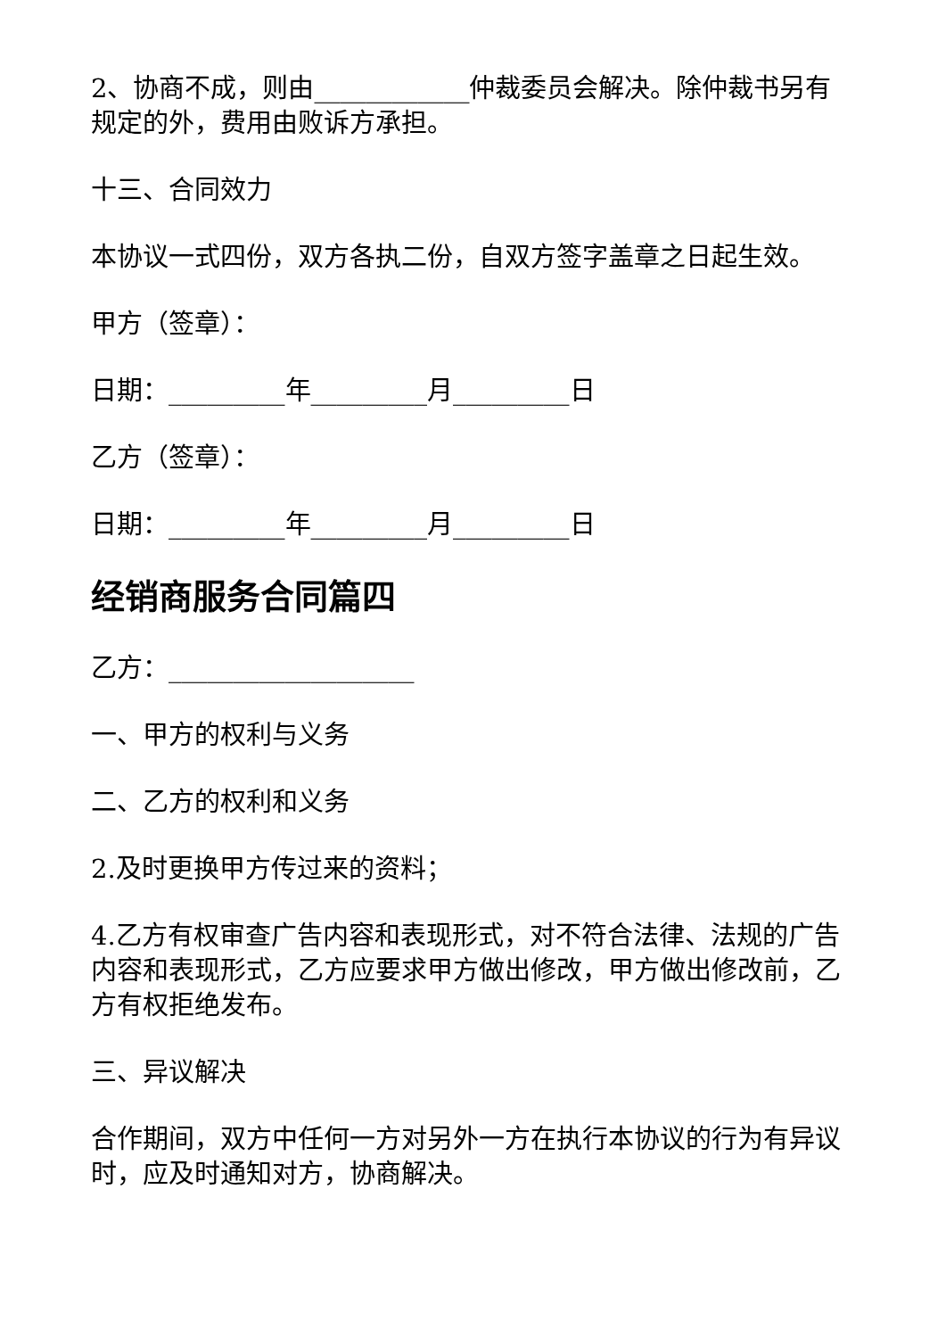2、协商不成，则由____________仲裁委员会解决。除仲裁书另有规定的外，费用由败诉方承担。
十三、合同效力
本协议一式四份，双方各执二份，自双方签字盖章之日起生效。
甲方（签章）：
日期：_________年_________月_________日
乙方（签章）：
日期：_________年_________月_________日
经销商服务合同篇四
乙方：___________________
一、甲方的权利与义务
二、乙方的权利和义务
2.及时更换甲方传过来的资料；
4.乙方有权审查广告内容和表现形式，对不符合法律、法规的广告内容和表现形式，乙方应要求甲方做出修改，甲方做出修改前，乙方有权拒绝发布。
三、异议解决
合作期间，双方中任何一方对另外一方在执行本协议的行为有异议时，应及时通知对方，协商解决。